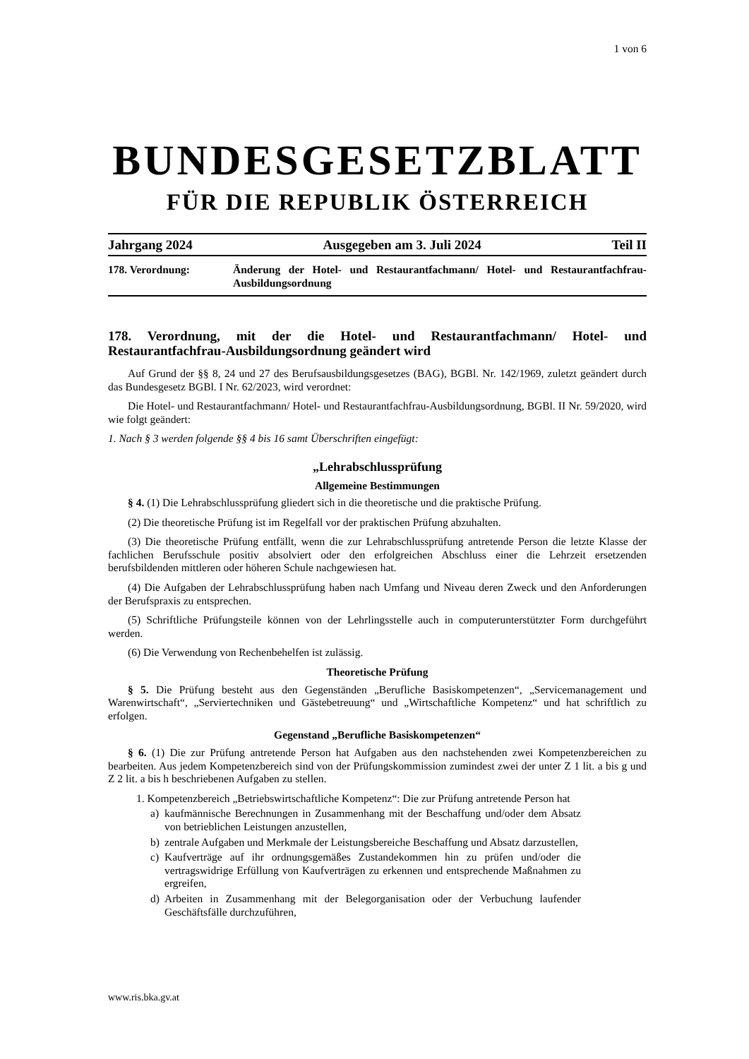1 von 6
BUNDESGESETZBLATT
FÜR DIE REPUBLIK ÖSTERREICH
Jahrgang 2024 Ausgegeben am 3. Juli 2024 Teil II
178. Verordnung: Änderung der Hotel- und Restaurantfachmann/ Hotel- und Restaurantfachfrau-Ausbildungsordnung
178. Verordnung, mit der die Hotel- und Restaurantfachmann/ Hotel- und Restaurantfachfrau-Ausbildungsordnung geändert wird
Auf Grund der §§ 8, 24 und 27 des Berufsausbildungsgesetzes (BAG), BGBl. Nr. 142/1969, zuletzt geändert durch das Bundesgesetz BGBl. I Nr. 62/2023, wird verordnet:
Die Hotel- und Restaurantfachmann/ Hotel- und Restaurantfachfrau-Ausbildungsordnung, BGBl. II Nr. 59/2020, wird wie folgt geändert:
1. Nach § 3 werden folgende §§ 4 bis 16 samt Überschriften eingefügt:
„Lehrabschlussprüfung
Allgemeine Bestimmungen
§ 4. (1) Die Lehrabschlussprüfung gliedert sich in die theoretische und die praktische Prüfung.
(2) Die theoretische Prüfung ist im Regelfall vor der praktischen Prüfung abzuhalten.
(3) Die theoretische Prüfung entfällt, wenn die zur Lehrabschlussprüfung antretende Person die letzte Klasse der fachlichen Berufsschule positiv absolviert oder den erfolgreichen Abschluss einer die Lehrzeit ersetzenden berufsbildenden mittleren oder höheren Schule nachgewiesen hat.
(4) Die Aufgaben der Lehrabschlussprüfung haben nach Umfang und Niveau deren Zweck und den Anforderungen der Berufspraxis zu entsprechen.
(5) Schriftliche Prüfungsteile können von der Lehrlingsstelle auch in computerunterstützter Form durchgeführt werden.
(6) Die Verwendung von Rechenbehelfen ist zulässig.
Theoretische Prüfung
§ 5. Die Prüfung besteht aus den Gegenständen „Berufliche Basiskompetenzen“, „Servicemanagement und Warenwirtschaft“, „Serviertechniken und Gästebetreuung“ und „Wirtschaftliche Kompetenz“ und hat schriftlich zu erfolgen.
Gegenstand „Berufliche Basiskompetenzen“
§ 6. (1) Die zur Prüfung antretende Person hat Aufgaben aus den nachstehenden zwei Kompetenzbereichen zu bearbeiten. Aus jedem Kompetenzbereich sind von der Prüfungskommission zumindest zwei der unter Z 1 lit. a bis g und Z 2 lit. a bis h beschriebenen Aufgaben zu stellen.
1. Kompetenzbereich „Betriebswirtschaftliche Kompetenz“: Die zur Prüfung antretende Person hat
a) kaufmännische Berechnungen in Zusammenhang mit der Beschaffung und/oder dem Absatz von betrieblichen Leistungen anzustellen,
b) zentrale Aufgaben und Merkmale der Leistungsbereiche Beschaffung und Absatz darzustellen,
c) Kaufverträge auf ihr ordnungsgemäßes Zustandekommen hin zu prüfen und/oder die vertragswidrige Erfüllung von Kaufverträgen zu erkennen und entsprechende Maßnahmen zu ergreifen,
d) Arbeiten in Zusammenhang mit der Belegorganisation oder der Verbuchung laufender Geschäftsfälle durchzuführen,
www.ris.bka.gv.at